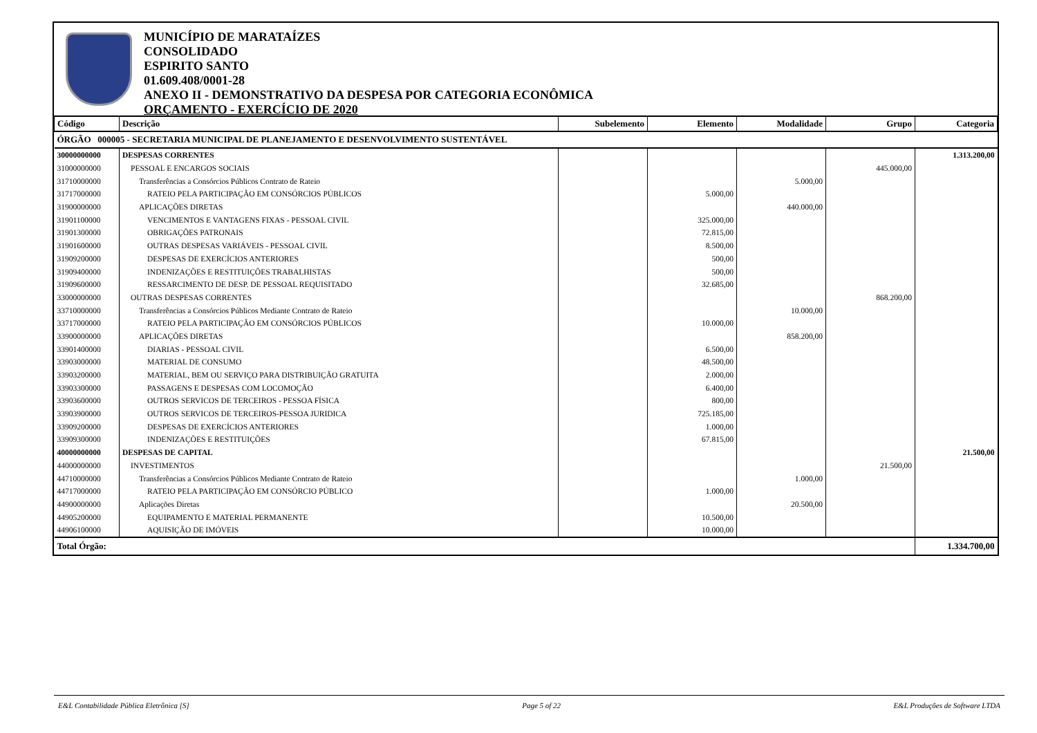MUNICÍPIO DE MARATAÍZES
CONSOLIDADO
ESPIRITO SANTO
01.609.408/0001-28
ANEXO II - DEMONSTRATIVO DA DESPESA POR CATEGORIA ECONÔMICA
ORÇAMENTO - EXERCÍCIO DE 2020
| Código | Descrição | Subelemento | Elemento | Modalidade | Grupo | Categoria |
| --- | --- | --- | --- | --- | --- | --- |
| ÓRGÃO 000005 - SECRETARIA MUNICIPAL DE PLANEJAMENTO E DESENVOLVIMENTO SUSTENTÁVEL | | | | | | |
| 30000000000 | DESPESAS CORRENTES | | | | | 1.313.200,00 |
| 31000000000 | PESSOAL E ENCARGOS SOCIAIS | | | | 445.000,00 | |
| 31710000000 | Transferências a Consórcios Públicos Contrato de Rateio | | | 5.000,00 | | |
| 31717000000 | RATEIO PELA PARTICIPAÇÃO EM CONSÓRCIOS PÚBLICOS | | 5.000,00 | | | |
| 31900000000 | APLICAÇÕES DIRETAS | | | 440.000,00 | | |
| 31901100000 | VENCIMENTOS E VANTAGENS FIXAS - PESSOAL CIVIL | | 325.000,00 | | | |
| 31901300000 | OBRIGAÇÕES PATRONAIS | | 72.815,00 | | | |
| 31901600000 | OUTRAS DESPESAS VARIÁVEIS - PESSOAL CIVIL | | 8.500,00 | | | |
| 31909200000 | DESPESAS DE EXERCÍCIOS ANTERIORES | | 500,00 | | | |
| 31909400000 | INDENIZAÇÕES E RESTITUIÇÕES TRABALHISTAS | | 500,00 | | | |
| 31909600000 | RESSARCIMENTO DE DESP. DE PESSOAL REQUISITADO | | 32.685,00 | | | |
| 33000000000 | OUTRAS DESPESAS CORRENTES | | | | 868.200,00 | |
| 33710000000 | Transferências a Consórcios Públicos Mediante Contrato de Rateio | | | 10.000,00 | | |
| 33717000000 | RATEIO PELA PARTICIPAÇÃO EM CONSÓRCIOS PÚBLICOS | | 10.000,00 | | | |
| 33900000000 | APLICAÇÕES DIRETAS | | | 858.200,00 | | |
| 33901400000 | DIARIAS - PESSOAL CIVIL | | 6.500,00 | | | |
| 33903000000 | MATERIAL DE CONSUMO | | 48.500,00 | | | |
| 33903200000 | MATERIAL, BEM OU SERVIÇO PARA DISTRIBUIÇÃO GRATUITA | | 2.000,00 | | | |
| 33903300000 | PASSAGENS E DESPESAS COM LOCOMOÇÃO | | 6.400,00 | | | |
| 33903600000 | OUTROS SERVICOS DE TERCEIROS - PESSOA FÍSICA | | 800,00 | | | |
| 33903900000 | OUTROS SERVICOS DE TERCEIROS-PESSOA JURIDICA | | 725.185,00 | | | |
| 33909200000 | DESPESAS DE EXERCÍCIOS ANTERIORES | | 1.000,00 | | | |
| 33909300000 | INDENIZAÇÕES E RESTITUIÇÕES | | 67.815,00 | | | |
| 40000000000 | DESPESAS DE CAPITAL | | | | | 21.500,00 |
| 44000000000 | INVESTIMENTOS | | | | 21.500,00 | |
| 44710000000 | Transferências a Consórcios Públicos Mediante Contrato de Rateio | | | 1.000,00 | | |
| 44717000000 | RATEIO PELA PARTICIPAÇÃO EM CONSÓRCIO PÚBLICO | | 1.000,00 | | | |
| 44900000000 | Aplicações Diretas | | | 20.500,00 | | |
| 44905200000 | EQUIPAMENTO E MATERIAL PERMANENTE | | 10.500,00 | | | |
| 44906100000 | AQUISIÇÃO DE IMÓVEIS | | 10.000,00 | | | |
| Total Órgão: | | | | | | 1.334.700,00 |
E&L Contabilidade Pública Eletrônica [S] Page 5 of 22 E&L Produções de Software LTDA